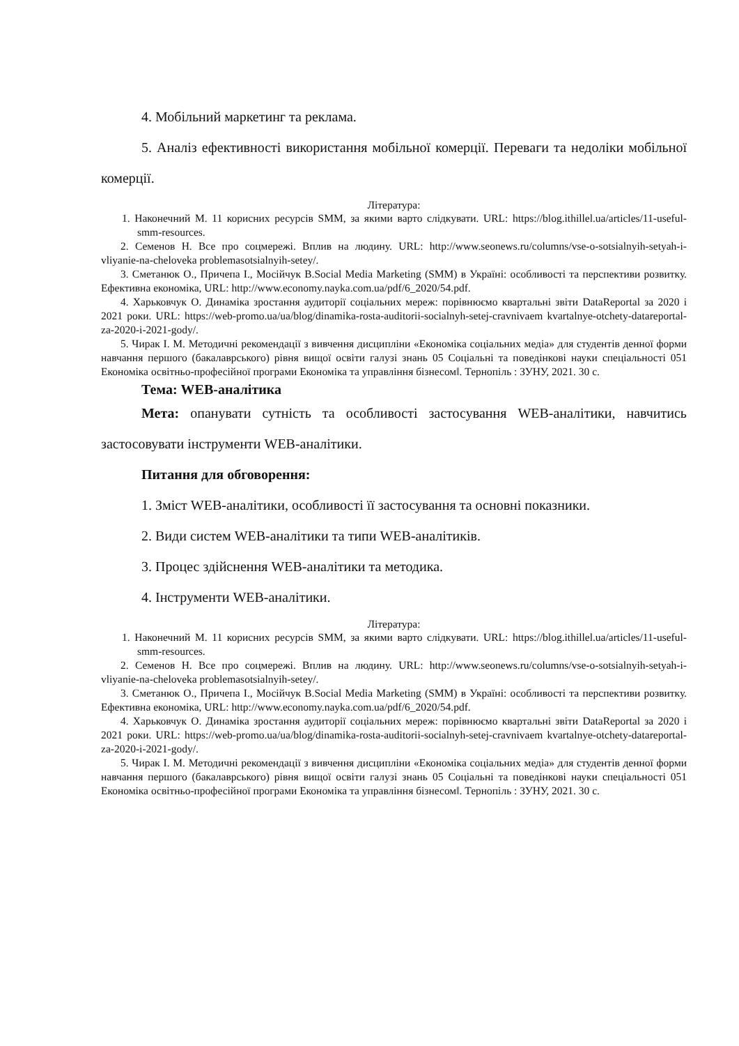4. Мобільний маркетинг та реклама.
5. Аналіз ефективності використання мобільної комерції. Переваги та недоліки мобільної комерції.
Література:
1. Наконечний М. 11 корисних ресурсів SMM, за якими варто слідкувати. URL: https://blog.ithillel.ua/articles/11-useful-smm-resources.
2. Семенов Н. Все про соцмережі. Вплив на людину. URL: http://www.seonews.ru/columns/vse-o-sotsialnyih-setyah-i-vliyanie-na-cheloveka problemasotsialnyih-setey/.
3. Сметанюк О., Причепа І., Мосійчук В.Social Media Marketing (SMM) в Україні: особливості та перспективи розвитку. Ефективна економіка, URL: http://www.economy.nayka.com.ua/pdf/6_2020/54.pdf.
4. Харьковчук О. Динаміка зростання аудиторії соціальних мереж: порівнюємо квартальні звіти DataReportal за 2020 і 2021 роки. URL: https://web-promo.ua/ua/blog/dinamika-rosta-auditorii-socialnyh-setej-cravnivaem kvartalnye-otchety-datareportal-za-2020-i-2021-gody/.
5. Чирак І. М. Методичні рекомендації з вивчення дисципліни «Економіка соціальних медіа» для студентів денної форми навчання першого (бакалаврського) рівня вищої освіти галузі знань 05 Соціальні та поведінкові науки спеціальності 051 Економіка освітньо-професійної програми Економіка та управління бізнесом‖. Тернопіль : ЗУНУ, 2021. 30 с.
Тема: WEB-аналітика
Мета: опанувати сутність та особливості застосування WEB-аналітики, навчитись застосовувати інструменти WEB-аналітики.
Питання для обговорення:
1. Зміст WEB-аналітики, особливості її застосування та основні показники.
2. Види систем WEB-аналітики та типи WEB-аналітиків.
3. Процес здійснення WEB-аналітики та методика.
4. Інструменти WEB-аналітики.
Література:
1. Наконечний М. 11 корисних ресурсів SMM, за якими варто слідкувати. URL: https://blog.ithillel.ua/articles/11-useful-smm-resources.
2. Семенов Н. Все про соцмережі. Вплив на людину. URL: http://www.seonews.ru/columns/vse-o-sotsialnyih-setyah-i-vliyanie-na-cheloveka problemasotsialnyih-setey/.
3. Сметанюк О., Причепа І., Мосійчук В.Social Media Marketing (SMM) в Україні: особливості та перспективи розвитку. Ефективна економіка, URL: http://www.economy.nayka.com.ua/pdf/6_2020/54.pdf.
4. Харьковчук О. Динаміка зростання аудиторії соціальних мереж: порівнюємо квартальні звіти DataReportal за 2020 і 2021 роки. URL: https://web-promo.ua/ua/blog/dinamika-rosta-auditorii-socialnyh-setej-cravnivaem kvartalnye-otchety-datareportal-za-2020-i-2021-gody/.
5. Чирак І. М. Методичні рекомендації з вивчення дисципліни «Економіка соціальних медіа» для студентів денної форми навчання першого (бакалаврського) рівня вищої освіти галузі знань 05 Соціальні та поведінкові науки спеціальності 051 Економіка освітньо-професійної програми Економіка та управління бізнесом‖. Тернопіль : ЗУНУ, 2021. 30 с.